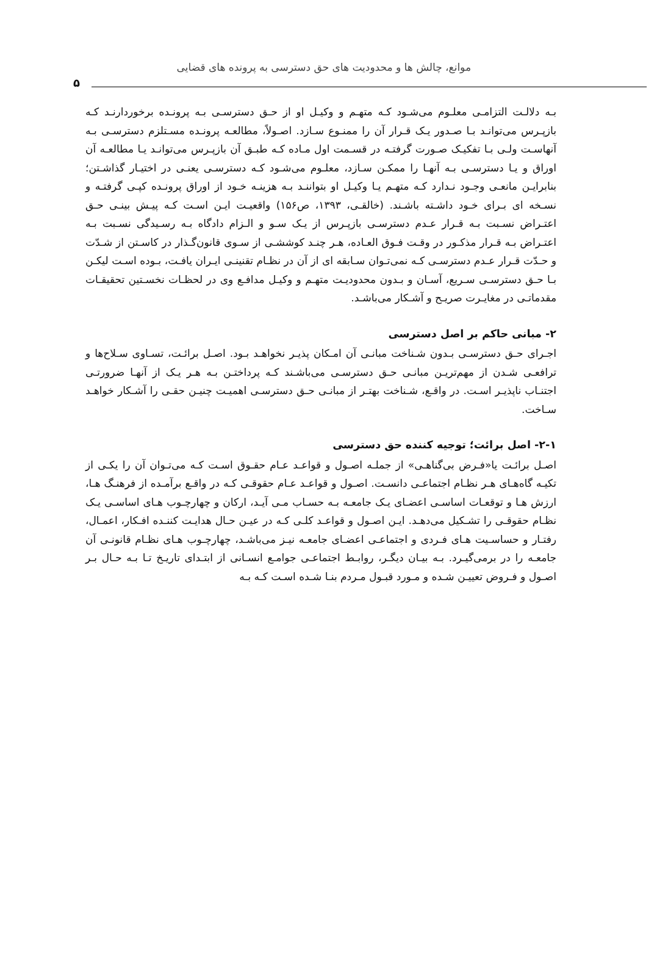موانع، چالش ها و محدودیت های حق دسترسی به پرونده های قضایی
۵
بـه دلالـت التزامـی معلـوم می‌شـود کـه متهـم و وکیـل او از حـق دسترسـی بـه پرونـده برخوردارنـد کـه بازپـرس می‌توانـد بـا صـدور یـک قـرار آن را ممنـوع سـازد. اصـولاً، مطالعـه پرونـده مسـتلزم دسترسـی بـه آنهاسـت ولـی بـا تفکیـک صـورت گرفتـه در قسـمت اول مـاده کـه طبـق آن بازپـرس می‌توانـد یـا مطالعـه آن اوراق و یـا دسترسـی بـه آنهـا را ممکـن سـازد، معلـوم می‌شـود کـه دسترسـی یعنـی در اختیـار گذاشـتن؛ بنابرایـن مانعـی وجـود نـدارد کـه متهـم یـا وکیـل او بتواننـد بـه هزینـه خـود از اوراق پرونـده کپـی گرفتـه و نسـخه ای بـرای خـود داشـته باشـند. (خالقـی، ۱۳۹۳، ص۱۵۶) واقعیـت ایـن اسـت کـه پیـش بینـی حـق اعتـراض نسـبت بـه قـرار عـدم دسترسـی بازپـرس از یـک سـو و الـزام دادگاه بـه رسـیدگی نسـبت بـه اعتـراض بـه قـرار مذکـور در وقـت فـوق العـاده، هـر چنـد کوششـی از سـوی قانون‌گـذار در کاسـتن از شـدّت و حـدّت قـرار عـدم دسترسـی کـه نمی‌تـوان سـابقه ای از آن در نظـام تقنینـی ایـران یافـت، بـوده اسـت لیکـن بـا حـق دسترسـی سـریع، آسـان و بـدون محدودیـت متهـم و وکیـل مدافـع وی در لحظـات نخسـتین تحقیقـات مقدماتـی در مغایـرت صریـح و آشـکار می‌باشـد.
۲- مبانی حاکم بر اصل دسترسی
اجـرای حـق دسترسـی بـدون شـناخت مبانـی آن امـکان پذیـر نخواهـد بـود. اصـل برائـت، تسـاوی سـلاح‌ها و ترافعـی شـدن از مهم‌تریـن مبانـی حـق دسترسـی می‌باشـند کـه پرداختـن بـه هـر یـک از آنهـا ضرورتـی اجتنـاب ناپذیـر اسـت. در واقـع، شـناخت بهتـر از مبانـی حـق دسترسـی اهمیـت چنیـن حقـی را آشـکار خواهـد سـاخت.
۲-۱- اصل برائت؛ توجیه کننده حق دسترسی
اصـل برائـت یا«فـرض بی‌گناهـی» از جملـه اصـول و قواعـد عـام حقـوق اسـت کـه می‌تـوان آن را یکـی از تکیـه گاه‌هـای هـر نظـام اجتماعـی دانسـت. اصـول و قواعـد عـام حقوقـی کـه در واقـع برآمـده از فرهنـگ هـا، ارزش هـا و توقعـات اساسـی اعضـای یـک جامعـه بـه حسـاب مـی آیـد، ارکان و چهارچـوب هـای اساسـی یـک نظـام حقوقـی را تشـکیل می‌دهـد. ایـن اصـول و قواعـد کلـی کـه در عیـن حـال هدایـت کننـده افـکار، اعمـال، رفتـار و حساسـیت هـای فـردی و اجتماعـی اعضـای جامعـه نیـز می‌باشـد، چهارچـوب هـای نظـام قانونـی آن جامعـه را در برمی‌گیـرد. بـه بیـان دیگـر، روابـط اجتماعـی جوامـع انسـانی از ابتـدای تاریـخ تـا بـه حـال بـر اصـول و فـروض تعییـن شـده و مـورد قبـول مـردم بنـا شـده اسـت کـه بـه